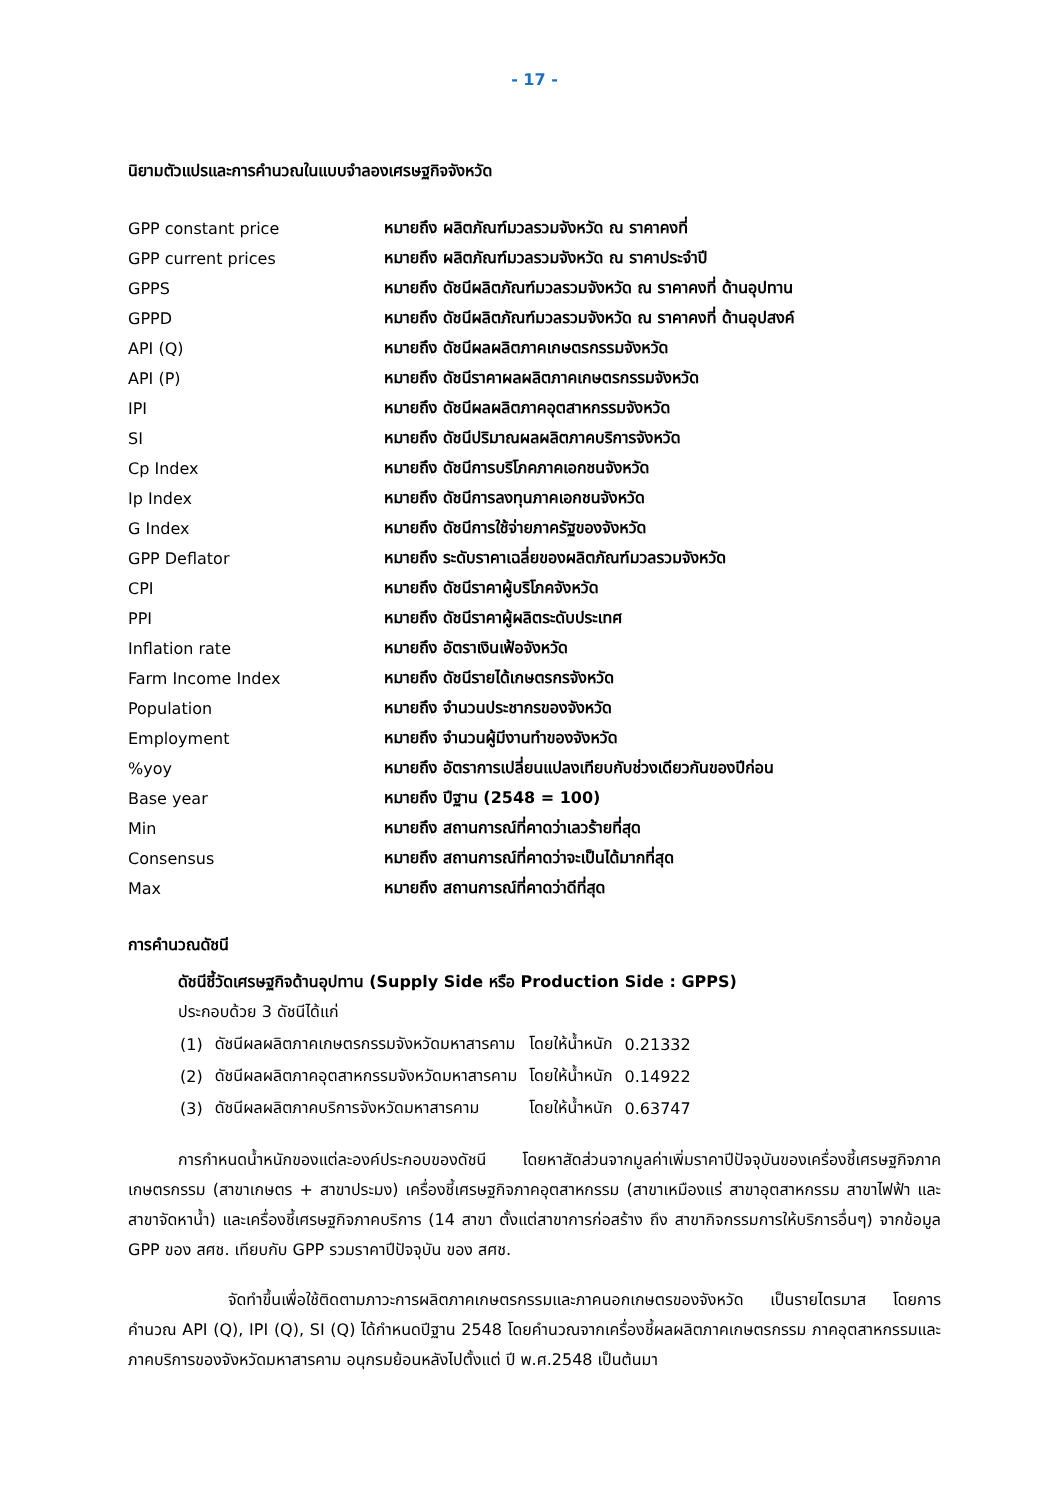- 17 -
นิยามตัวแปรและการคำนวณในแบบจำลองเศรษฐกิจจังหวัด
| GPP constant price | หมายถึง ผลิตภัณฑ์มวลรวมจังหวัด ณ ราคาคงที่ |
| GPP current prices | หมายถึง ผลิตภัณฑ์มวลรวมจังหวัด ณ ราคาประจำปี |
| GPPS | หมายถึง ดัชนีผลิตภัณฑ์มวลรวมจังหวัด ณ ราคาคงที่ ด้านอุปทาน |
| GPPD | หมายถึง ดัชนีผลิตภัณฑ์มวลรวมจังหวัด ณ ราคาคงที่ ด้านอุปสงค์ |
| API (Q) | หมายถึง ดัชนีผลผลิตภาคเกษตรกรรมจังหวัด |
| API (P) | หมายถึง ดัชนีราคาผลผลิตภาคเกษตรกรรมจังหวัด |
| IPI | หมายถึง ดัชนีผลผลิตภาคอุตสาหกรรมจังหวัด |
| SI | หมายถึง ดัชนีปริมาณผลผลิตภาคบริการจังหวัด |
| Cp Index | หมายถึง ดัชนีการบริโภคภาคเอกชนจังหวัด |
| Ip Index | หมายถึง ดัชนีการลงทุนภาคเอกชนจังหวัด |
| G Index | หมายถึง ดัชนีการใช้จ่ายภาครัฐของจังหวัด |
| GPP Deflator | หมายถึง ระดับราคาเฉลี่ยของผลิตภัณฑ์มวลรวมจังหวัด |
| CPI | หมายถึง ดัชนีราคาผู้บริโภคจังหวัด |
| PPI | หมายถึง ดัชนีราคาผู้ผลิตระดับประเทศ |
| Inflation rate | หมายถึง อัตราเงินเฟ้อจังหวัด |
| Farm Income Index | หมายถึง ดัชนีรายได้เกษตรกรจังหวัด |
| Population | หมายถึง จำนวนประชากรของจังหวัด |
| Employment | หมายถึง จำนวนผู้มีงานทำของจังหวัด |
| %yoy | หมายถึง อัตราการเปลี่ยนแปลงเทียบกับช่วงเดียวกันของปีก่อน |
| Base year | หมายถึง ปีฐาน (2548 = 100) |
| Min | หมายถึง สถานการณ์ที่คาดว่าเลวร้ายที่สุด |
| Consensus | หมายถึง สถานการณ์ที่คาดว่าจะเป็นได้มากที่สุด |
| Max | หมายถึง สถานการณ์ที่คาดว่าดีที่สุด |
การคำนวณดัชนี
ดัชนีชี้วัดเศรษฐกิจด้านอุปทาน (Supply Side หรือ Production Side : GPPS)
ประกอบด้วย 3 ดัชนีได้แก่
| (1) | ดัชนีผลผลิตภาคเกษตรกรรมจังหวัดมหาสารคาม | โดยให้น้ำหนัก | 0.21332 |
| (2) | ดัชนีผลผลิตภาคอุตสาหกรรมจังหวัดมหาสารคาม | โดยให้น้ำหนัก | 0.14922 |
| (3) | ดัชนีผลผลิตภาคบริการจังหวัดมหาสารคาม | โดยให้น้ำหนัก | 0.63747 |
การกำหนดน้ำหนักของแต่ละองค์ประกอบของดัชนี โดยหาสัดส่วนจากมูลค่าเพิ่มราคาปีปัจจุบันของเครื่องชี้เศรษฐกิจภาคเกษตรกรรม (สาขาเกษตร + สาขาประมง) เครื่องชี้เศรษฐกิจภาคอุตสาหกรรม (สาขาเหมืองแร่ สาขาอุตสาหกรรม สาขาไฟฟ้า และสาขาจัดหาน้ำ) และเครื่องชี้เศรษฐกิจภาคบริการ (14 สาขา ตั้งแต่สาขาการก่อสร้าง ถึง สาขากิจกรรมการให้บริการอื่นๆ) จากข้อมูล GPP ของ สศช. เทียบกับ GPP รวมราคาปีปัจจุบัน ของ สศช.
จัดทำขึ้นเพื่อใช้ติดตามภาวะการผลิตภาคเกษตรกรรมและภาคนอกเกษตรของจังหวัด เป็นรายไตรมาส โดยการคำนวณ API (Q), IPI (Q), SI (Q) ได้กำหนดปีฐาน 2548 โดยคำนวณจากเครื่องชี้ผลผลิตภาคเกษตรกรรม ภาคอุตสาหกรรมและภาคบริการของจังหวัดมหาสารคาม อนุกรมย้อนหลังไปตั้งแต่ ปี พ.ศ.2548 เป็นต้นมา